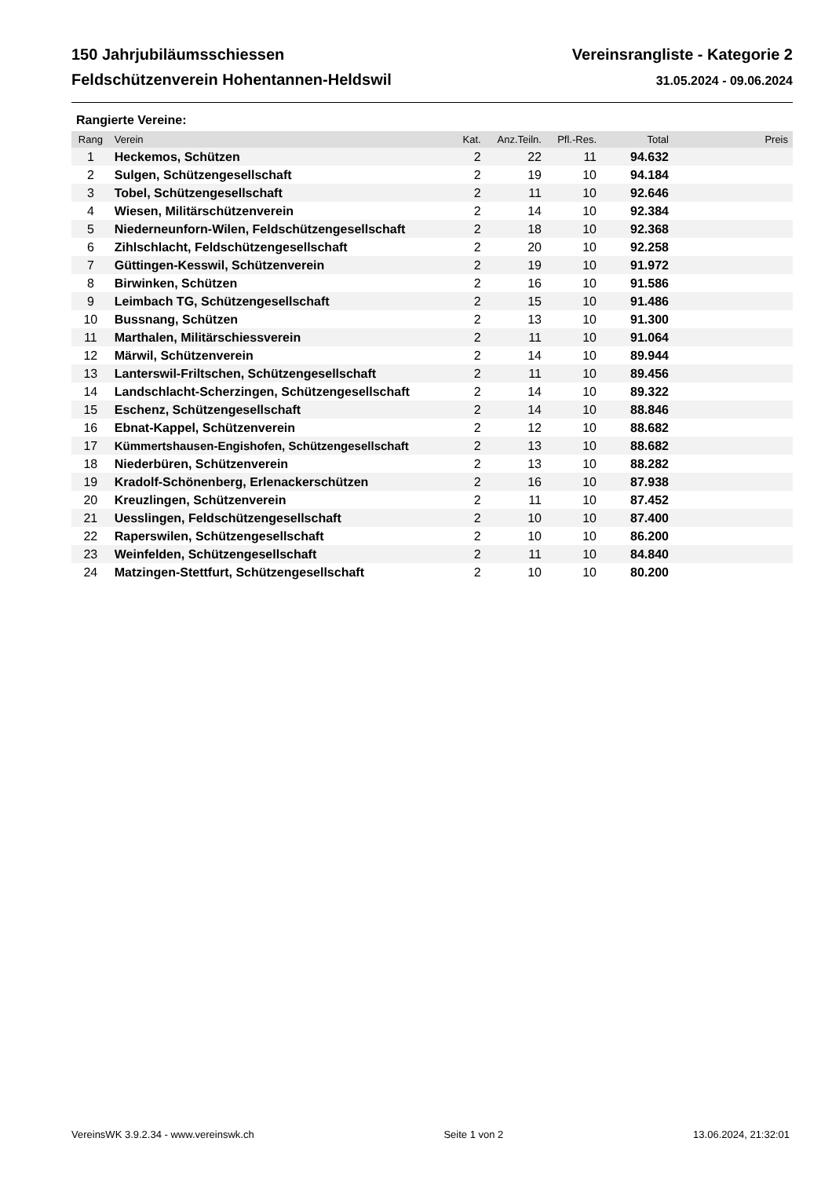150 Jahrjubiläumsschiessen
Feldschützenverein Hohentannen-Heldswil
Vereinsrangliste - Kategorie 2
31.05.2024 - 09.06.2024
Rangierte Vereine:
| Rang | Verein | Kat. | Anz.Teiln. | Pfl.-Res. | Total | Preis |
| --- | --- | --- | --- | --- | --- | --- |
| 1 | Heckemos, Schützen | 2 | 22 | 11 | 94.632 | |
| 2 | Sulgen, Schützengesellschaft | 2 | 19 | 10 | 94.184 | |
| 3 | Tobel, Schützengesellschaft | 2 | 11 | 10 | 92.646 | |
| 4 | Wiesen, Militärschützenverein | 2 | 14 | 10 | 92.384 | |
| 5 | Niederneunforn-Wilen, Feldschützengesellschaft | 2 | 18 | 10 | 92.368 | |
| 6 | Zihlschlacht, Feldschützengesellschaft | 2 | 20 | 10 | 92.258 | |
| 7 | Güttingen-Kesswil, Schützenverein | 2 | 19 | 10 | 91.972 | |
| 8 | Birwinken, Schützen | 2 | 16 | 10 | 91.586 | |
| 9 | Leimbach TG, Schützengesellschaft | 2 | 15 | 10 | 91.486 | |
| 10 | Bussnang, Schützen | 2 | 13 | 10 | 91.300 | |
| 11 | Marthalen, Militärschiessverein | 2 | 11 | 10 | 91.064 | |
| 12 | Märwil, Schützenverein | 2 | 14 | 10 | 89.944 | |
| 13 | Lanterswil-Friltschen, Schützengesellschaft | 2 | 11 | 10 | 89.456 | |
| 14 | Landschlacht-Scherzingen, Schützengesellschaft | 2 | 14 | 10 | 89.322 | |
| 15 | Eschenz, Schützengesellschaft | 2 | 14 | 10 | 88.846 | |
| 16 | Ebnat-Kappel, Schützenverein | 2 | 12 | 10 | 88.682 | |
| 17 | Kümmertshausen-Engishofen, Schützengesellschaft | 2 | 13 | 10 | 88.682 | |
| 18 | Niederbüren, Schützenverein | 2 | 13 | 10 | 88.282 | |
| 19 | Kradolf-Schönenberg, Erlenackerschützen | 2 | 16 | 10 | 87.938 | |
| 20 | Kreuzlingen, Schützenverein | 2 | 11 | 10 | 87.452 | |
| 21 | Uesslingen, Feldschützengesellschaft | 2 | 10 | 10 | 87.400 | |
| 22 | Raperswilen, Schützengesellschaft | 2 | 10 | 10 | 86.200 | |
| 23 | Weinfelden, Schützengesellschaft | 2 | 11 | 10 | 84.840 | |
| 24 | Matzingen-Stettfurt, Schützengesellschaft | 2 | 10 | 10 | 80.200 | |
VereinsWK 3.9.2.34 - www.vereinswk.ch Seite 1 von 2 13.06.2024, 21:32:01